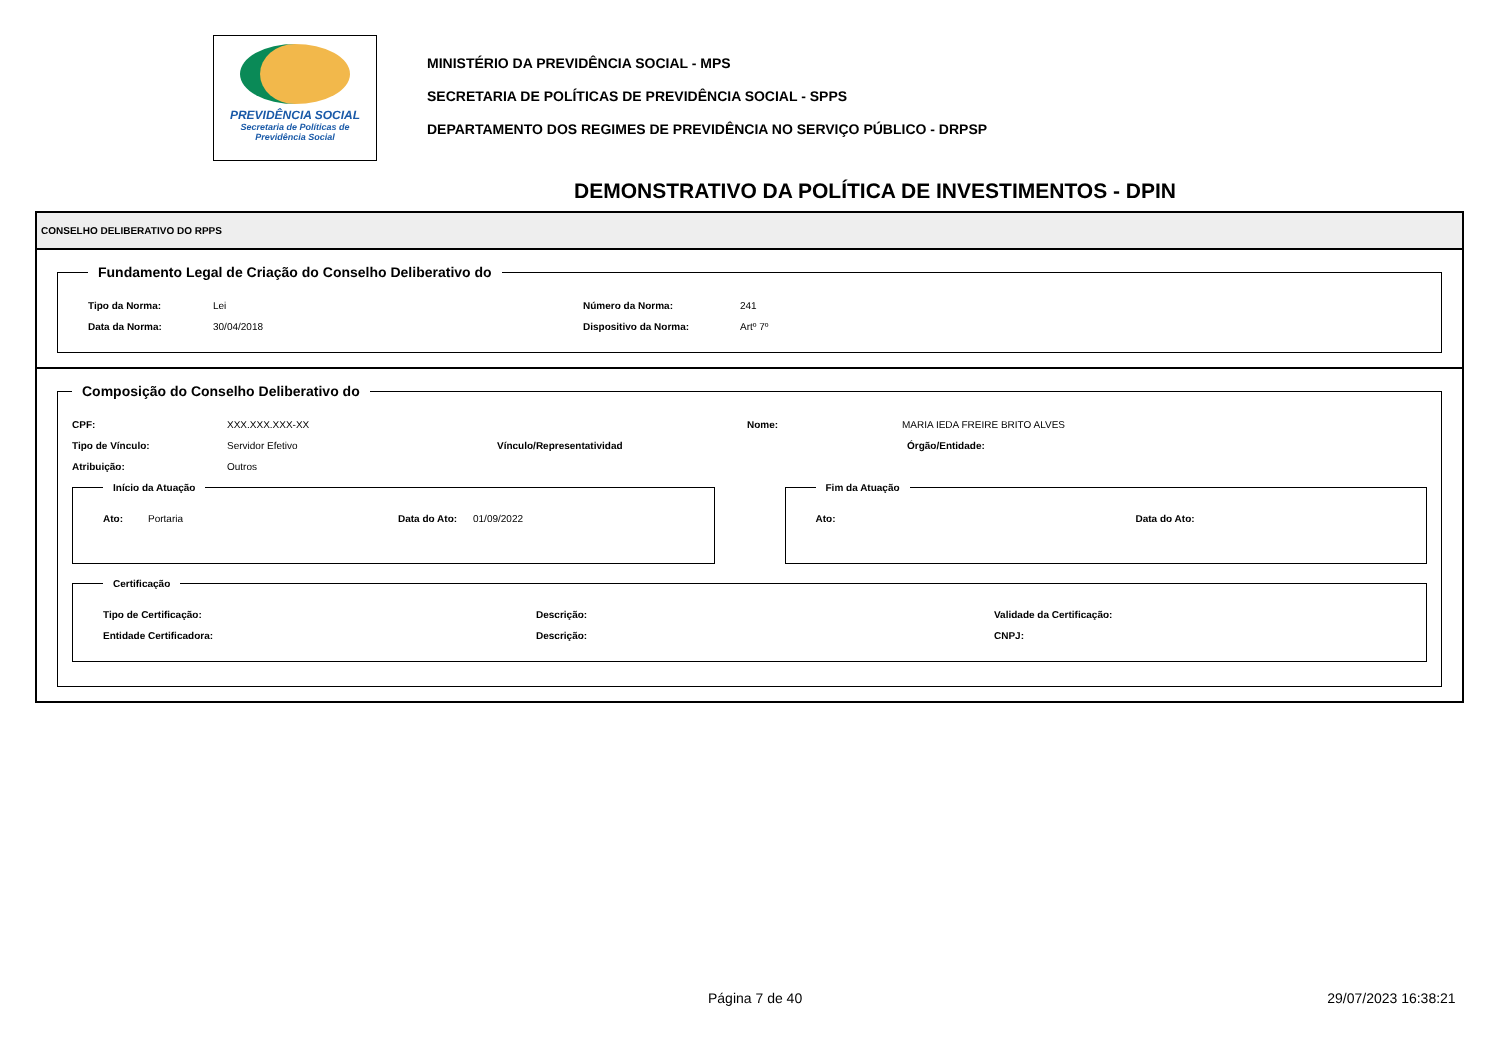PREVIDÊNCIA SOCIAL
Secretaria de Políticas de
Previdência Social
MINISTÉRIO DA PREVIDÊNCIA SOCIAL - MPS
SECRETARIA DE POLÍTICAS DE PREVIDÊNCIA SOCIAL - SPPS
DEPARTAMENTO DOS REGIMES DE PREVIDÊNCIA NO SERVIÇO PÚBLICO - DRPSP
DEMONSTRATIVO DA POLÍTICA DE INVESTIMENTOS - DPIN
CONSELHO DELIBERATIVO DO RPPS
Fundamento Legal de Criação do Conselho Deliberativo do
Tipo da Norma: Lei Número da Norma: 241
Data da Norma: 30/04/2018 Dispositivo da Norma: Artº 7º
Composição do Conselho Deliberativo do
CPF: XXX.XXX.XXX-XX Nome: MARIA IEDA FREIRE BRITO ALVES
Tipo de Vínculo: Servidor Efetivo Vínculo/Representatividad Órgão/Entidade:
Atribuição: Outros
Início da Atuação
Ato: Portaria Data do Ato: 01/09/2022
Fim da Atuação
Ato: Data do Ato:
Certificação
Tipo de Certificação: Descrição: Validade da Certificação:
Entidade Certificadora: Descrição: CNPJ:
Página 7 de 40 29/07/2023 16:38:21